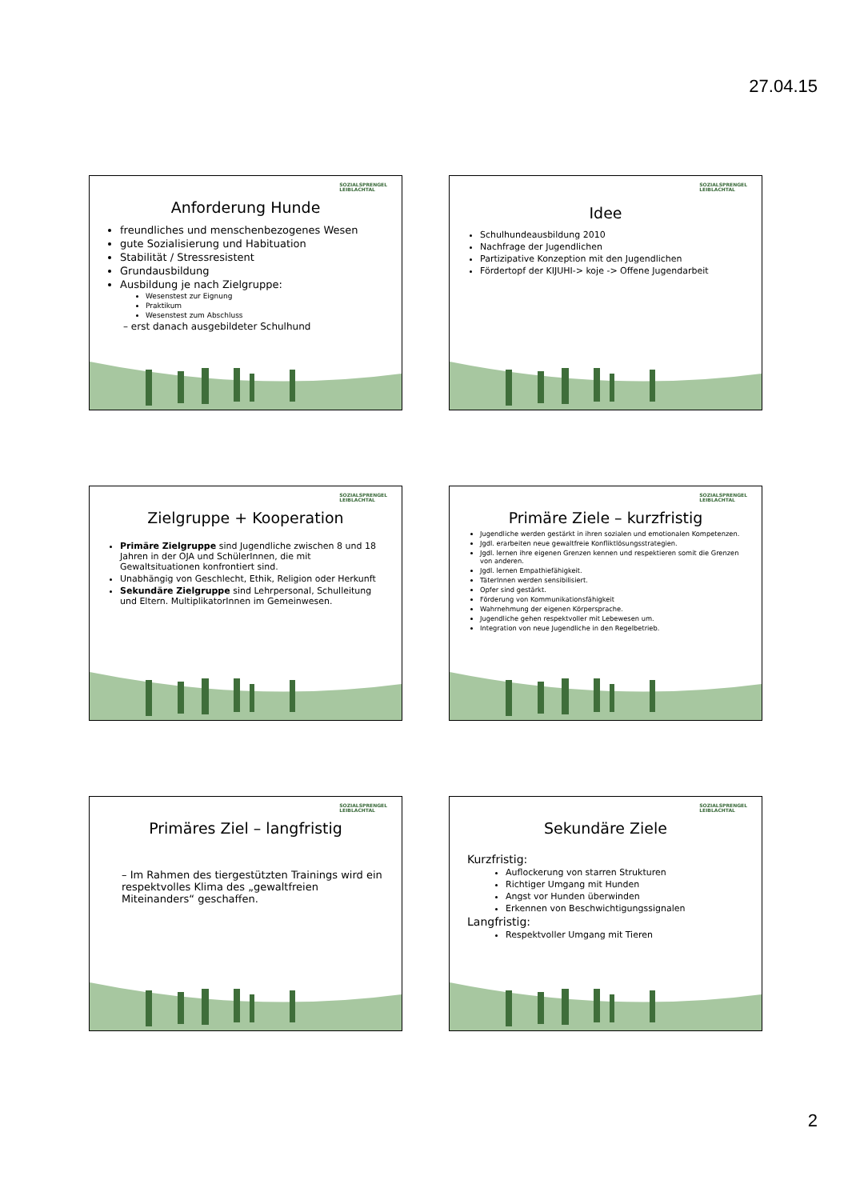27.04.15
SOZIALSPRENGEL
LEIBLACHTAL
Anforderung Hunde
freundliches und menschenbezogenes Wesen
gute Sozialisierung und Habituation
Stabilität / Stressresistent
Grundausbildung
Ausbildung je nach Zielgruppe:
Wesenstest zur Eignung
Praktikum
Wesenstest zum Abschluss
– erst danach ausgebildeter Schulhund
SOZIALSPRENGEL
LEIBLACHTAL
Idee
Schulhundeausbildung 2010
Nachfrage der Jugendlichen
Partizipative Konzeption mit den Jugendlichen
Fördertopf der KIJUHI-> koje -> Offene Jugendarbeit
SOZIALSPRENGEL
LEIBLACHTAL
Zielgruppe + Kooperation
Primäre Zielgruppe sind Jugendliche zwischen 8 und 18 Jahren in der OJA und SchülerInnen, die mit Gewaltsituationen konfrontiert sind.
Unabhängig von Geschlecht, Ethik, Religion oder Herkunft
Sekundäre Zielgruppe sind Lehrpersonal, Schulleitung und Eltern. MultiplikatorInnen im Gemeinwesen.
SOZIALSPRENGEL
LEIBLACHTAL
Primäre Ziele – kurzfristig
Jugendliche werden gestärkt in ihren sozialen und emotionalen Kompetenzen.
Jgdl. erarbeiten neue gewaltfreie Konfliktlösungsstrategien.
Jgdl. lernen ihre eigenen Grenzen kennen und respektieren somit die Grenzen von anderen.
Jgdl. lernen Empathiefähigkeit.
TäterInnen werden sensibilisiert.
Opfer sind gestärkt.
Förderung von Kommunikationsfähigkeit
Wahrnehmung der eigenen Körpersprache.
Jugendliche gehen respektvoller mit Lebewesen um.
Integration von neue Jugendliche in den Regelbetrieb.
SOZIALSPRENGEL
LEIBLACHTAL
Primäres Ziel – langfristig
– Im Rahmen des tiergestützten Trainings wird ein respektvolles Klima des „gewaltfreien Miteinanders“ geschaffen.
SOZIALSPRENGEL
LEIBLACHTAL
Sekundäre Ziele
Kurzfristig:
Auflockerung von starren Strukturen
Richtiger Umgang mit Hunden
Angst vor Hunden überwinden
Erkennen von Beschwichtigungssignalen
Langfristig:
Respektvoller Umgang mit Tieren
2